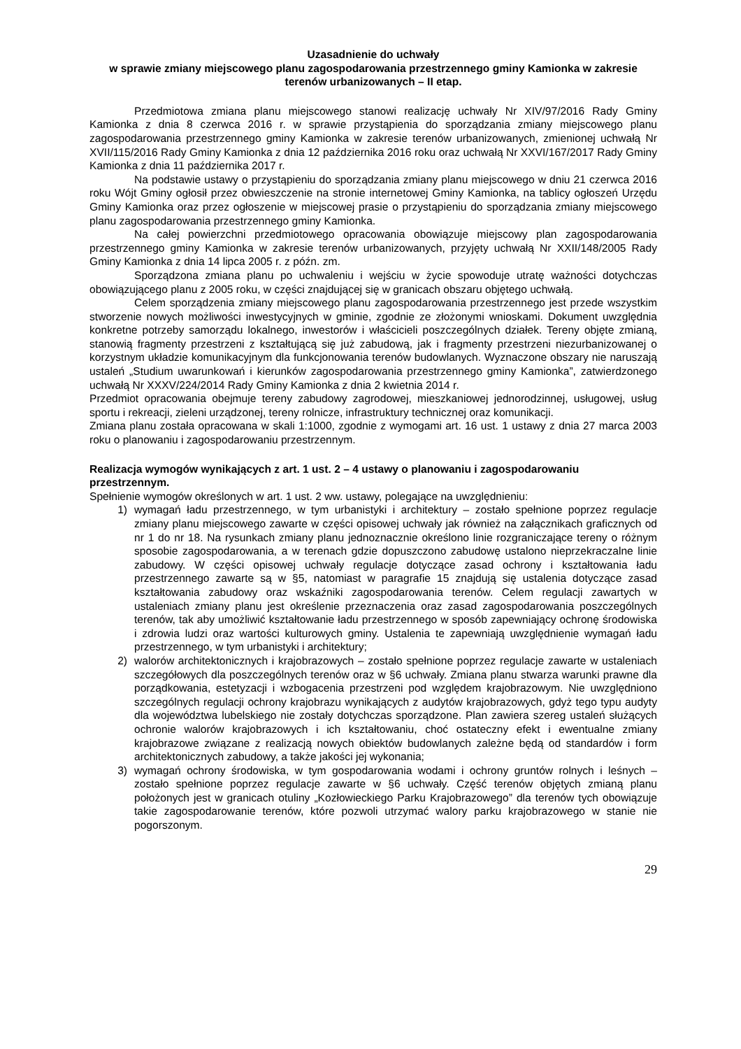Uzasadnienie do uchwały
w sprawie zmiany miejscowego planu zagospodarowania przestrzennego gminy Kamionka w zakresie terenów urbanizowanych – II etap.
Przedmiotowa zmiana planu miejscowego stanowi realizację uchwały Nr XIV/97/2016 Rady Gminy Kamionka z dnia 8 czerwca 2016 r. w sprawie przystąpienia do sporządzania zmiany miejscowego planu zagospodarowania przestrzennego gminy Kamionka w zakresie terenów urbanizowanych, zmienionej uchwałą Nr XVII/115/2016 Rady Gminy Kamionka z dnia 12 października 2016 roku oraz uchwałą Nr XXVI/167/2017 Rady Gminy Kamionka z dnia 11 października 2017 r.
Na podstawie ustawy o przystąpieniu do sporządzania zmiany planu miejscowego w dniu 21 czerwca 2016 roku Wójt Gminy ogłosił przez obwieszczenie na stronie internetowej Gminy Kamionka, na tablicy ogłoszeń Urzędu Gminy Kamionka oraz przez ogłoszenie w miejscowej prasie o przystąpieniu do sporządzania zmiany miejscowego planu zagospodarowania przestrzennego gminy Kamionka.
Na całej powierzchni przedmiotowego opracowania obowiązuje miejscowy plan zagospodarowania przestrzennego gminy Kamionka w zakresie terenów urbanizowanych, przyjęty uchwałą Nr XXII/148/2005 Rady Gminy Kamionka z dnia 14 lipca 2005 r. z późn. zm.
Sporządzona zmiana planu po uchwaleniu i wejściu w życie spowoduje utratę ważności dotychczas obowiązującego planu z 2005 roku, w części znajdującej się w granicach obszaru objętego uchwałą.
Celem sporządzenia zmiany miejscowego planu zagospodarowania przestrzennego jest przede wszystkim stworzenie nowych możliwości inwestycyjnych w gminie, zgodnie ze złożonymi wnioskami. Dokument uwzględnia konkretne potrzeby samorządu lokalnego, inwestorów i właścicieli poszczególnych działek. Tereny objęte zmianą, stanowią fragmenty przestrzeni z kształtującą się już zabudową, jak i fragmenty przestrzeni niezurbanizowanej o korzystnym układzie komunikacyjnym dla funkcjonowania terenów budowlanych. Wyznaczone obszary nie naruszają ustaleń „Studium uwarunkowań i kierunków zagospodarowania przestrzennego gminy Kamionka”, zatwierdzonego uchwałą Nr XXXV/224/2014 Rady Gminy Kamionka z dnia 2 kwietnia 2014 r.
Przedmiot opracowania obejmuje tereny zabudowy zagrodowej, mieszkaniowej jednorodzinnej, usługowej, usług sportu i rekreacji, zieleni urządzonej, tereny rolnicze, infrastruktury technicznej oraz komunikacji.
Zmiana planu została opracowana w skali 1:1000, zgodnie z wymogami art. 16 ust. 1 ustawy z dnia 27 marca 2003 roku o planowaniu i zagospodarowaniu przestrzennym.
Realizacja wymogów wynikających z art. 1 ust. 2 – 4 ustawy o planowaniu i zagospodarowaniu przestrzennym.
Spełnienie wymogów określonych w art. 1 ust. 2 ww. ustawy, polegające na uwzględnieniu:
1) wymagań ładu przestrzennego, w tym urbanistyki i architektury – zostało spełnione poprzez regulacje zmiany planu miejscowego zawarte w części opisowej uchwały jak również na załącznikach graficznych od nr 1 do nr 18. Na rysunkach zmiany planu jednoznacznie określono linie rozgraniczające tereny o różnym sposobie zagospodarowania, a w terenach gdzie dopuszczono zabudowę ustalono nieprzekraczalne linie zabudowy. W części opisowej uchwały regulacje dotyczące zasad ochrony i kształtowania ładu przestrzennego zawarte są w §5, natomiast w paragrafie 15 znajdują się ustalenia dotyczące zasad kształtowania zabudowy oraz wskaźniki zagospodarowania terenów. Celem regulacji zawartych w ustaleniach zmiany planu jest określenie przeznaczenia oraz zasad zagospodarowania poszczególnych terenów, tak aby umożliwić kształtowanie ładu przestrzennego w sposób zapewniający ochronę środowiska i zdrowia ludzi oraz wartości kulturowych gminy. Ustalenia te zapewniają uwzględnienie wymagań ładu przestrzennego, w tym urbanistyki i architektury;
2) walorów architektonicznych i krajobrazowych – zostało spełnione poprzez regulacje zawarte w ustaleniach szczegółowych dla poszczególnych terenów oraz w §6 uchwały. Zmiana planu stwarza warunki prawne dla porządkowania, estetyzacji i wzbogacenia przestrzeni pod względem krajobrazowym. Nie uwzględniono szczególnych regulacji ochrony krajobrazu wynikających z audytów krajobrazowych, gdyż tego typu audyty dla województwa lubelskiego nie zostały dotychczas sporządzone. Plan zawiera szereg ustaleń służących ochronie walorów krajobrazowych i ich kształtowaniu, choć ostateczny efekt i ewentualne zmiany krajobrazowe związane z realizacją nowych obiektów budowlanych zależne będą od standardów i form architektonicznych zabudowy, a także jakości jej wykonania;
3) wymagań ochrony środowiska, w tym gospodarowania wodami i ochrony gruntów rolnych i leśnych – zostało spełnione poprzez regulacje zawarte w §6 uchwały. Część terenów objętych zmianą planu położonych jest w granicach otuliny „Kozłowieckiego Parku Krajobrazowego” dla terenów tych obowiązuje takie zagospodarowanie terenów, które pozwoli utrzymać walory parku krajobrazowego w stanie nie pogorszonym.
29